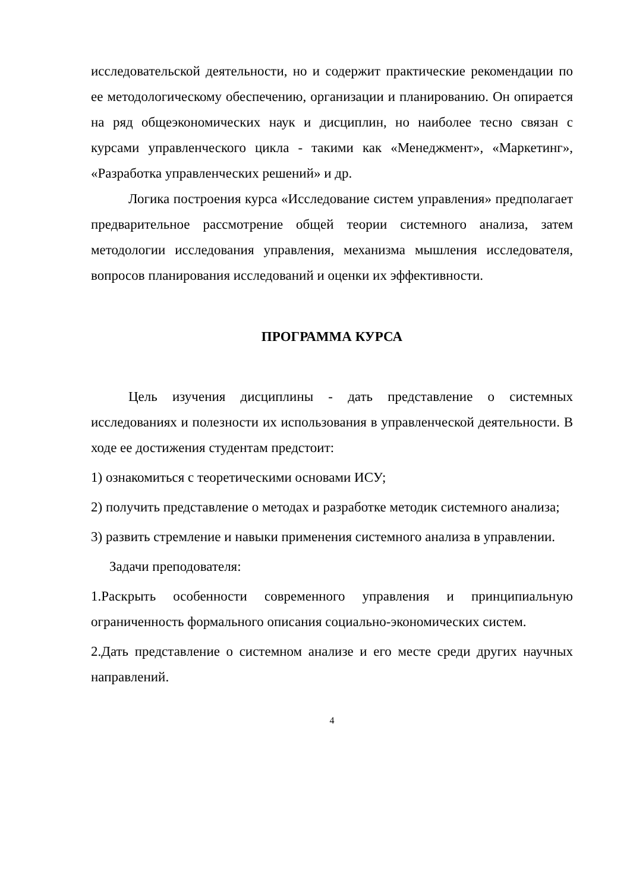исследовательской деятельности, но и содержит практические рекомендации по ее методологическому обеспечению, организации и планированию. Он опирается на ряд общеэкономических наук и дисциплин, но наиболее тесно связан с курсами управленческого цикла - такими как «Менеджмент», «Маркетинг», «Разработка управленческих решений» и др.
Логика построения курса «Исследование систем управления» предполагает предварительное рассмотрение общей теории системного анализа, затем методологии исследования управления, механизма мышления исследователя, вопросов планирования исследований и оценки их эффективности.
ПРОГРАММА КУРСА
Цель изучения дисциплины - дать представление о системных исследованиях и полезности их использования в управленческой деятельности. В ходе ее достижения студентам предстоит:
1)
ознакомиться с теоретическими основами ИСУ;
2)
получить представление о методах и разработке методик системного анализа;
3)
развить стремление и навыки применения системного анализа в управлении.
Задачи преподователя:
1.Раскрыть особенности современного управления и принципиальную ограниченность формального описания социально-экономических систем.
2.Дать представление о системном анализе и его месте среди других научных направлений.
4